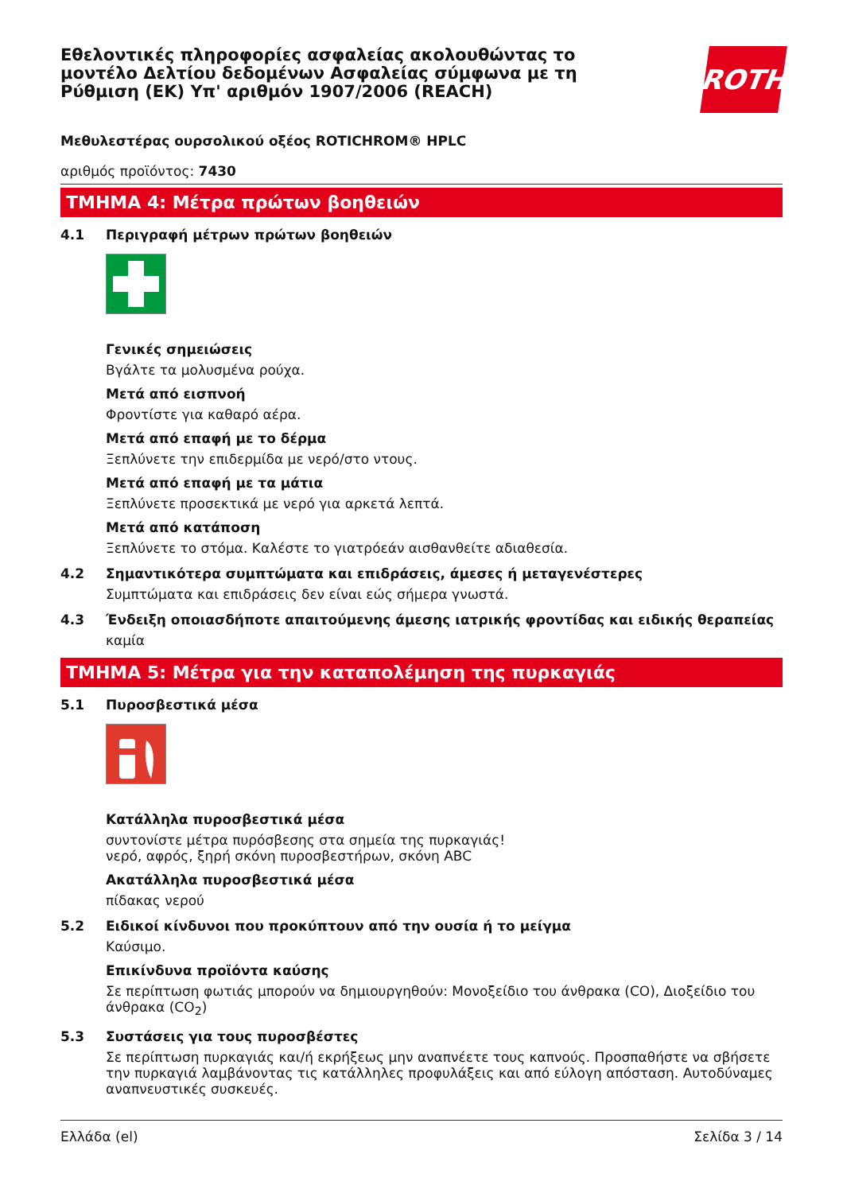ROTH
Εθελοντικές πληροφορίες ασφαλείας ακολουθώντας το μοντέλο Δελτίου δεδομένων Ασφαλείας σύμφωνα με τη Ρύθμιση (ΕΚ) Υπ' αριθμόν 1907/2006 (REACH)
Μεθυλεστέρας ουρσολικού οξέος ROTICHROM® HPLC
αριθμός προϊόντος: 7430
ΤΜΗΜΑ 4: Μέτρα πρώτων βοηθειών
4.1 Περιγραφή μέτρων πρώτων βοηθειών
Γενικές σημειώσεις
Βγάλτε τα μολυσμένα ρούχα.
Μετά από εισπνοή
Φροντίστε για καθαρό αέρα.
Μετά από επαφή με το δέρμα
Ξεπλύνετε την επιδερμίδα με νερό/στο ντους.
Μετά από επαφή με τα μάτια
Ξεπλύνετε προσεκτικά με νερό για αρκετά λεπτά.
Μετά από κατάποση
Ξεπλύνετε το στόμα. Καλέστε το γιατρόεάν αισθανθείτε αδιαθεσία.
4.2 Σημαντικότερα συμπτώματα και επιδράσεις, άμεσες ή μεταγενέστερες
Συμπτώματα και επιδράσεις δεν είναι εώς σήμερα γνωστά.
4.3 Ένδειξη οποιασδήποτε απαιτούμενης άμεσης ιατρικής φροντίδας και ειδικής θεραπείας
καμία
ΤΜΗΜΑ 5: Μέτρα για την καταπολέμηση της πυρκαγιάς
5.1 Πυροσβεστικά μέσα
Κατάλληλα πυροσβεστικά μέσα
συντονίστε μέτρα πυρόσβεσης στα σημεία της πυρκαγιάς!
νερό, αφρός, ξηρή σκόνη πυροσβεστήρων, σκόνη ABC
Ακατάλληλα πυροσβεστικά μέσα
πίδακας νερού
5.2 Ειδικοί κίνδυνοι που προκύπτουν από την ουσία ή το μείγμα
Καύσιμο.
Επικίνδυνα προϊόντα καύσης
Σε περίπτωση φωτιάς μπορούν να δημιουργηθούν: Μονοξείδιο του άνθρακα (CO), Διοξείδιο του άνθρακα (CO<sub>2</sub>)
5.3 Συστάσεις για τους πυροσβέστες
Σε περίπτωση πυρκαγιάς και/ή εκρήξεως μην αναπνέετε τους καπνούς. Προσπαθήστε να σβήσετε την πυρκαγιά λαμβάνοντας τις κατάλληλες προφυλάξεις και από εύλογη απόσταση. Αυτοδύναμες αναπνευστικές συσκευές.
Ελλάδα (el) Σελίδα 3 / 14